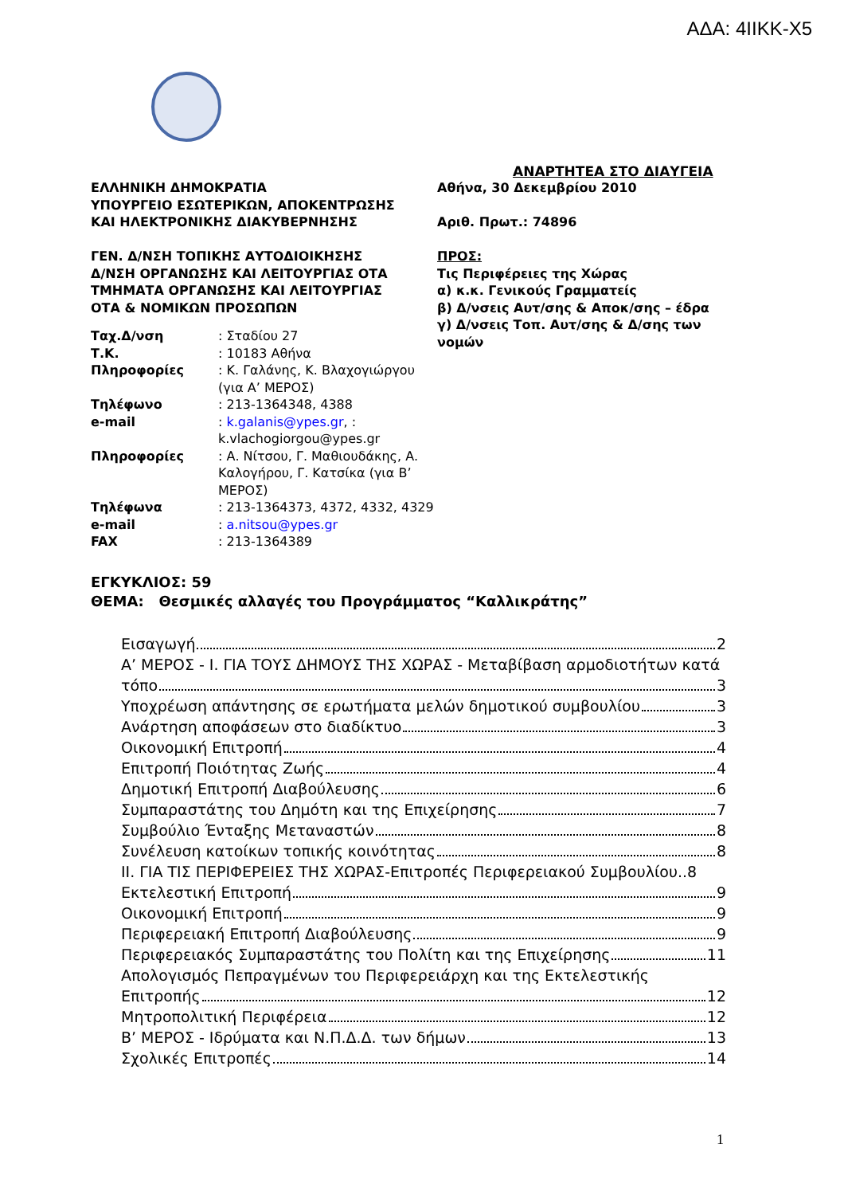ΑΔΑ: 4ΙΙΚΚ-Χ5
ΑΝΑΡΤΗΤΕΑ ΣΤΟ ΔΙΑΥΓΕΙΑ
ΕΛΛΗΝΙΚΗ ΔΗΜΟΚΡΑΤΙΑ
ΥΠΟΥΡΓΕΙΟ ΕΣΩΤΕΡΙΚΩΝ, ΑΠΟΚΕΝΤΡΩΣΗΣ
ΚΑΙ ΗΛΕΚΤΡΟΝΙΚΗΣ ΔΙΑΚΥΒΕΡΝΗΣΗΣ
ΓΕΝ. Δ/ΝΣΗ ΤΟΠΙΚΗΣ ΑΥΤΟΔΙΟΙΚΗΣΗΣ
Δ/ΝΣΗ ΟΡΓΑΝΩΣΗΣ ΚΑΙ ΛΕΙΤΟΥΡΓΙΑΣ ΟΤΑ
ΤΜΗΜΑΤΑ ΟΡΓΑΝΩΣΗΣ ΚΑΙ ΛΕΙΤΟΥΡΓΙΑΣ
ΟΤΑ & ΝΟΜΙΚΩΝ ΠΡΟΣΩΠΩΝ
| Ταχ.Δ/νση | : Σταδίου 27 |
| Τ.Κ. | : 10183 Αθήνα |
| Πληροφορίες | : Κ. Γαλάνης, Κ. Βλαχογιώργου (για Α’ ΜΕΡΟΣ) |
| Τηλέφωνο | : 213-1364348, 4388 |
| e-mail | : k.galanis@ypes.gr , : k.vlachogiorgou@ypes.gr |
| Πληροφορίες | : Α. Νίτσου, Γ. Μαθιουδάκης, Α. Καλογήρου, Γ. Κατσίκα (για Β’ ΜΕΡΟΣ) |
| Τηλέφωνα | : 213-1364373, 4372, 4332, 4329 |
| e-mail | : a.nitsou@ypes.gr |
| FAX | : 213-1364389 |
Αθήνα, 30 Δεκεμβρίου 2010
Αριθ. Πρωτ.: 74896
ΠΡΟΣ:
Τις Περιφέρειες της Χώρας
α) κ.κ. Γενικούς Γραμματείς
β) Δ/νσεις Αυτ/σης & Αποκ/σης – έδρα
γ) Δ/νσεις Τοπ. Αυτ/σης & Δ/σης των νομών
ΕΓΚΥΚΛΙΟΣ: 59
ΘΕΜΑ: Θεσμικές αλλαγές του Προγράμματος “Καλλικράτης”
Εισαγωγή 2
Α’ ΜΕΡΟΣ - Ι. ΓΙΑ ΤΟΥΣ ΔΗΜΟΥΣ ΤΗΣ ΧΩΡΑΣ - Μεταβίβαση αρμοδιοτήτων κατά
τόπο 3
Υποχρέωση απάντησης σε ερωτήματα μελών δημοτικού συμβουλίου 3
Ανάρτηση αποφάσεων στο διαδίκτυο 3
Οικονομική Επιτροπή 4
Επιτροπή Ποιότητας Ζωής 4
Δημοτική Επιτροπή Διαβούλευσης 6
Συμπαραστάτης του Δημότη και της Επιχείρησης 7
Συμβούλιο Ένταξης Μεταναστών 8
Συνέλευση κατοίκων τοπικής κοινότητας 8
ΙΙ. ΓΙΑ ΤΙΣ ΠΕΡΙΦΕΡΕΙΕΣ ΤΗΣ ΧΩΡΑΣ-Επιτροπές Περιφερειακού Συμβουλίου..8
Εκτελεστική Επιτροπή 9
Οικονομική Επιτροπή 9
Περιφερειακή Επιτροπή Διαβούλευσης 9
Περιφερειακός Συμπαραστάτης του Πολίτη και της Επιχείρησης 11
Απολογισμός Πεπραγμένων του Περιφερειάρχη και της Εκτελεστικής
Επιτροπής 12
Μητροπολιτική Περιφέρεια 12
Β’ ΜΕΡΟΣ - Ιδρύματα και Ν.Π.Δ.Δ. των δήμων 13
Σχολικές Επιτροπές 14
1